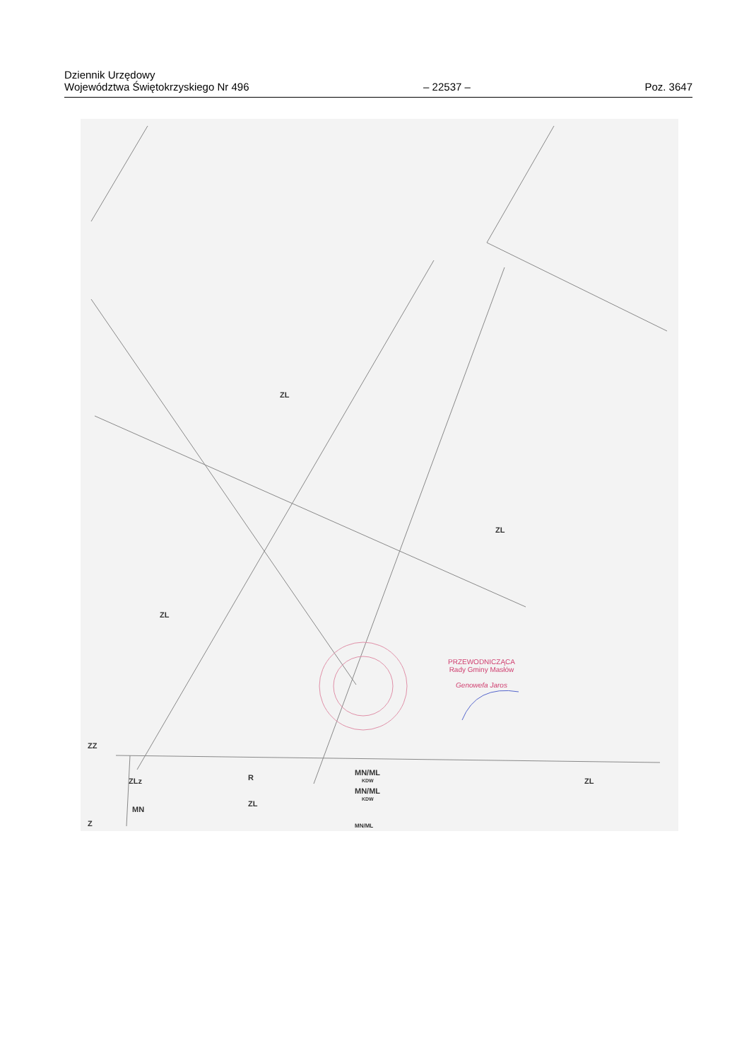Dziennik Urzędowy
Województwa Świętokrzyskiego Nr 496
– 22537 –
Poz. 3647
ZL
ZL
ZL
ZL
ZZ
ZLz R
MN/ML
KDW
MN/ML
KDW
ZL
MN
Z MN/ML
PRZEWODNICZĄCA
Rady Gminy Masłów
Genowefa Jaros